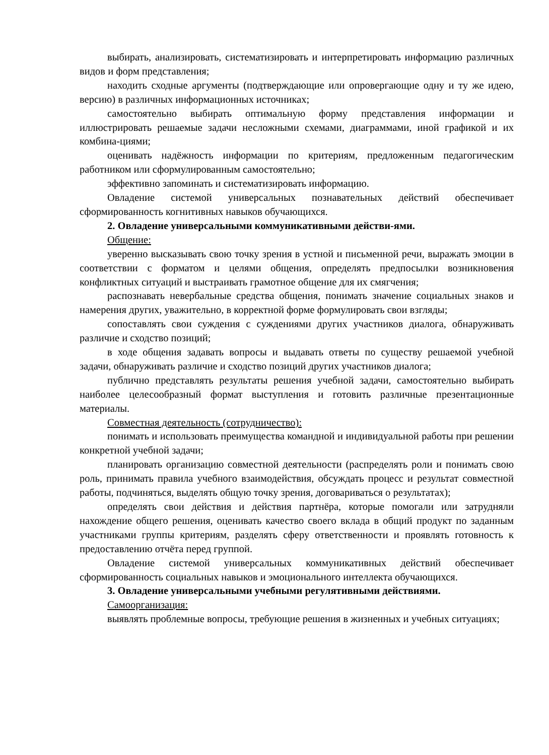выбирать, анализировать, систематизировать и интерпретировать информацию различных видов и форм представления;
находить сходные аргументы (подтверждающие или опровергающие одну и ту же идею, версию) в различных информационных источниках;
самостоятельно выбирать оптимальную форму представления информации и иллюстрировать решаемые задачи несложными схемами, диаграммами, иной графикой и их комбина-циями;
оценивать надёжность информации по критериям, предложенным педагогическим работником или сформулированным самостоятельно;
эффективно запоминать и систематизировать информацию.
Овладение системой универсальных познавательных действий обеспечивает сформированность когнитивных навыков обучающихся.
2. Овладение универсальными коммуникативными действи-ями.
Общение:
уверенно высказывать свою точку зрения в устной и письменной речи, выражать эмоции в соответствии с форматом и целями общения, определять предпосылки возникновения конфликтных ситуаций и выстраивать грамотное общение для их смягчения;
распознавать невербальные средства общения, понимать значение социальных знаков и намерения других, уважительно, в корректной форме формулировать свои взгляды;
сопоставлять свои суждения с суждениями других участников диалога, обнаруживать различие и сходство позиций;
в ходе общения задавать вопросы и выдавать ответы по существу решаемой учебной задачи, обнаруживать различие и сходство позиций других участников диалога;
публично представлять результаты решения учебной задачи, самостоятельно выбирать наиболее целесообразный формат выступления и готовить различные презентационные материалы.
Совместная деятельность (сотрудничество):
понимать и использовать преимущества командной и индивидуальной работы при решении конкретной учебной задачи;
планировать организацию совместной деятельности (распределять роли и понимать свою роль, принимать правила учебного взаимодействия, обсуждать процесс и результат совместной работы, подчиняться, выделять общую точку зрения, договариваться о результатах);
определять свои действия и действия партнёра, которые помогали или затрудняли нахождение общего решения, оценивать качество своего вклада в общий продукт по заданным участниками группы критериям, разделять сферу ответственности и проявлять готовность к предоставлению отчёта перед группой.
Овладение системой универсальных коммуникативных действий обеспечивает сформированность социальных навыков и эмоционального интеллекта обучающихся.
3. Овладение универсальными учебными регулятивными действиями.
Самоорганизация:
выявлять проблемные вопросы, требующие решения в жизненных и учебных ситуациях;